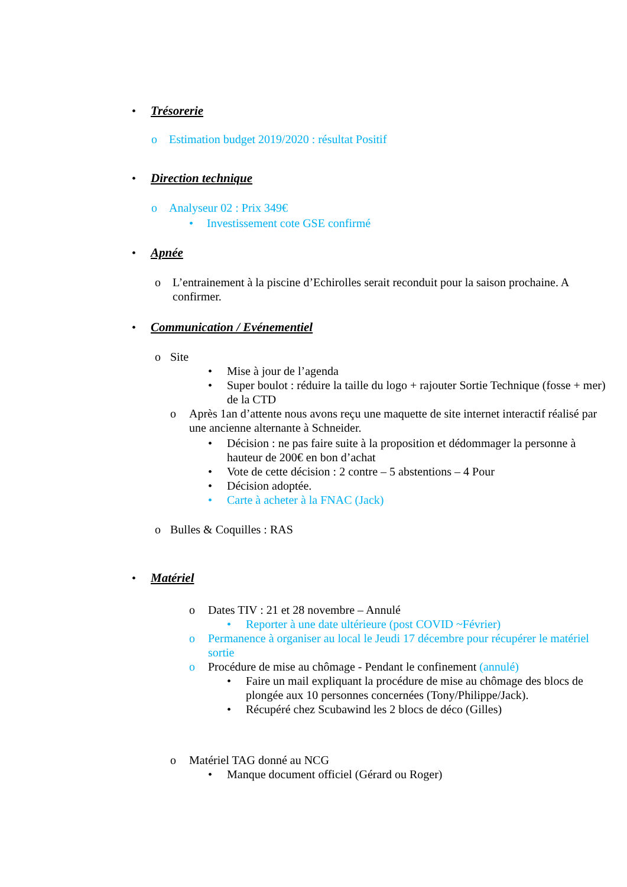• Trésorerie
o Estimation budget 2019/2020 : résultat Positif
• Direction technique
o Analyseur 02 : Prix 349€
• Investissement cote GSE confirmé
• Apnée
o L’entrainement à la piscine d’Echirolles serait reconduit pour la saison prochaine. A confirmer.
• Communication / Evénementiel
o Site
• Mise à jour de l’agenda
• Super boulot : réduire la taille du logo + rajouter Sortie Technique (fosse + mer) de la CTD
o Après 1an d’attente nous avons reçu une maquette de site internet interactif réalisé par une ancienne alternante à Schneider.
• Décision : ne pas faire suite à la proposition et dédommager la personne à hauteur de 200€ en bon d’achat
• Vote de cette décision : 2 contre – 5 abstentions – 4 Pour
• Décision adoptée.
• Carte à acheter à la FNAC (Jack)
o Bulles & Coquilles : RAS
• Matériel
o Dates TIV : 21 et 28 novembre – Annulé
• Reporter à une date ultérieure (post COVID ~Février)
o Permanence à organiser au local le Jeudi 17 décembre pour récupérer le matériel sortie
o Procédure de mise au chômage - Pendant le confinement (annulé)
• Faire un mail expliquant la procédure de mise au chômage des blocs de plongée aux 10 personnes concernées (Tony/Philippe/Jack).
• Récupéré chez Scubawind les 2 blocs de déco (Gilles)
o Matériel TAG donné au NCG
• Manque document officiel (Gérard ou Roger)